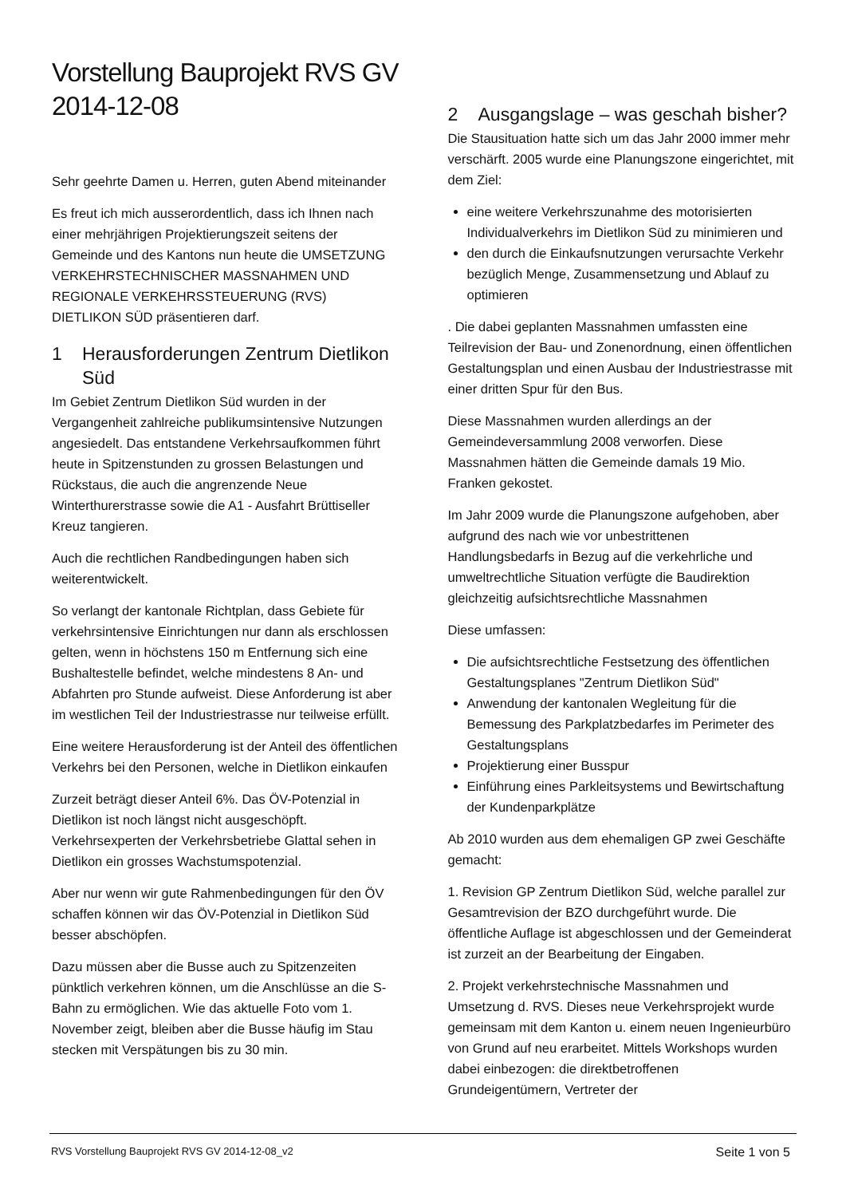Vorstellung Bauprojekt RVS GV 2014-12-08
Sehr geehrte Damen u. Herren, guten Abend miteinander
Es freut ich mich ausserordentlich, dass ich Ihnen nach einer mehrjährigen Projektierungszeit seitens der Gemeinde und des Kantons nun heute die UMSETZUNG VERKEHRSTECHNISCHER MASSNAHMEN UND REGIONALE VERKEHRSSTEUERUNG (RVS) DIETLIKON SÜD präsentieren darf.
1 Herausforderungen Zentrum Dietlikon Süd
Im Gebiet Zentrum Dietlikon Süd wurden in der Vergangenheit zahlreiche publikumsintensive Nutzungen angesiedelt. Das entstandene Verkehrsaufkommen führt heute in Spitzenstunden zu grossen Belastungen und Rückstaus, die auch die angrenzende Neue Winterthurerstrasse sowie die A1 - Ausfahrt Brüttiseller Kreuz tangieren.
Auch die rechtlichen Randbedingungen haben sich weiterentwickelt.
So verlangt der kantonale Richtplan, dass Gebiete für verkehrsintensive Einrichtungen nur dann als erschlossen gelten, wenn in höchstens 150 m Entfernung sich eine Bushaltestelle befindet, welche mindestens 8 An- und Abfahrten pro Stunde aufweist. Diese Anforderung ist aber im westlichen Teil der Industriestrasse nur teilweise erfüllt.
Eine weitere Herausforderung ist der Anteil des öffentlichen Verkehrs bei den Personen, welche in Dietlikon einkaufen
Zurzeit beträgt dieser Anteil 6%. Das ÖV-Potenzial in Dietlikon ist noch längst nicht ausgeschöpft. Verkehrsexperten der Verkehrsbetriebe Glattal sehen in Dietlikon ein grosses Wachstumspotenzial.
Aber nur wenn wir gute Rahmenbedingungen für den ÖV schaffen können wir das ÖV-Potenzial in Dietlikon Süd besser abschöpfen.
Dazu müssen aber die Busse auch zu Spitzenzeiten pünktlich verkehren können, um die Anschlüsse an die S-Bahn zu ermöglichen. Wie das aktuelle Foto vom 1. November zeigt, bleiben aber die Busse häufig im Stau stecken mit Verspätungen bis zu 30 min.
2 Ausgangslage – was geschah bisher?
Die Stausituation hatte sich um das Jahr 2000 immer mehr verschärft. 2005 wurde eine Planungszone eingerichtet, mit dem Ziel:
eine weitere Verkehrszunahme des motorisierten Individualverkehrs im Dietlikon Süd zu minimieren und
den durch die Einkaufsnutzungen verursachte Verkehr bezüglich Menge, Zusammensetzung und Ablauf zu optimieren
. Die dabei geplanten Massnahmen umfassten eine Teilrevision der Bau- und Zonenordnung, einen öffentlichen Gestaltungsplan und einen Ausbau der Industriestrasse mit einer dritten Spur für den Bus.
Diese Massnahmen wurden allerdings an der Gemeindeversammlung 2008 verworfen. Diese Massnahmen hätten die Gemeinde damals 19 Mio. Franken gekostet.
Im Jahr 2009 wurde die Planungszone aufgehoben, aber aufgrund des nach wie vor unbestrittenen Handlungsbedarfs in Bezug auf die verkehrliche und umweltrechtliche Situation verfügte die Baudirektion gleichzeitig aufsichtsrechtliche Massnahmen
Diese umfassen:
Die aufsichtsrechtliche Festsetzung des öffentlichen Gestaltungsplanes "Zentrum Dietlikon Süd"
Anwendung der kantonalen Wegleitung für die Bemessung des Parkplatzbedarfes im Perimeter des Gestaltungsplans
Projektierung einer Busspur
Einführung eines Parkleitsystems und Bewirtschaftung der Kundenparkplätze
Ab 2010 wurden aus dem ehemaligen GP zwei Geschäfte gemacht:
1. Revision GP Zentrum Dietlikon Süd, welche parallel zur Gesamtrevision der BZO durchgeführt wurde. Die öffentliche Auflage ist abgeschlossen und der Gemeinderat ist zurzeit an der Bearbeitung der Eingaben.
2. Projekt verkehrstechnische Massnahmen und Umsetzung d. RVS. Dieses neue Verkehrsprojekt wurde gemeinsam mit dem Kanton u. einem neuen Ingenieurbüro von Grund auf neu erarbeitet. Mittels Workshops wurden dabei einbezogen: die direktbetroffenen Grundeigentümern, Vertreter der
RVS Vorstellung Bauprojekt RVS GV 2014-12-08_v2 Seite 1 von 5